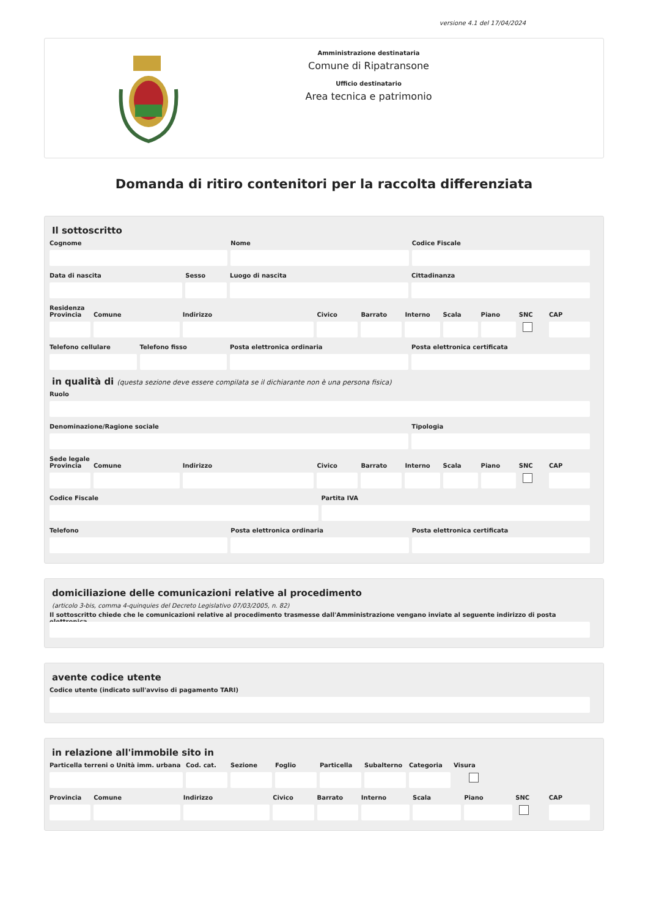versione 4.1 del 17/04/2024
Amministrazione destinataria
Comune di Ripatransone
Ufficio destinatario
Area tecnica e patrimonio
Domanda di ritiro contenitori per la raccolta differenziata
Il sottoscritto
Cognome Nome Codice Fiscale
Data di nascita Sesso Luogo di nascita Cittadinanza
Residenza
Provincia
Comune Indirizzo Civico Barrato Interno
Scala Piano SNC CAP
Telefono cellulare
Telefono fisso Posta elettronica ordinaria Posta elettronica certificata
in qualità di (questa sezione deve essere compilata se il dichiarante non è una persona fisica)
Ruolo
Denominazione/Ragione sociale Tipologia
Sede legale
Provincia
Comune Indirizzo Civico Barrato Interno
Scala Piano SNC CAP
Codice Fiscale Partita IVA
Telefono Posta elettronica ordinaria Posta elettronica certificata
domiciliazione delle comunicazioni relative al procedimento
(articolo 3-bis, comma 4-quinquies del Decreto Legislativo 07/03/2005, n. 82)
Il sottoscritto chiede che le comunicazioni relative al procedimento trasmesse dall'Amministrazione vengano inviate al seguente indirizzo di posta elettronica
avente codice utente
Codice utente (indicato sull'avviso di pagamento TARI)
in relazione all'immobile sito in
Particella terreni o Unità imm. urbana
Cod. cat.
Sezione Foglio Particella
Subalterno
Categoria
Visura
Provincia
Comune Indirizzo Civico Barrato Interno Scala Piano SNC CAP